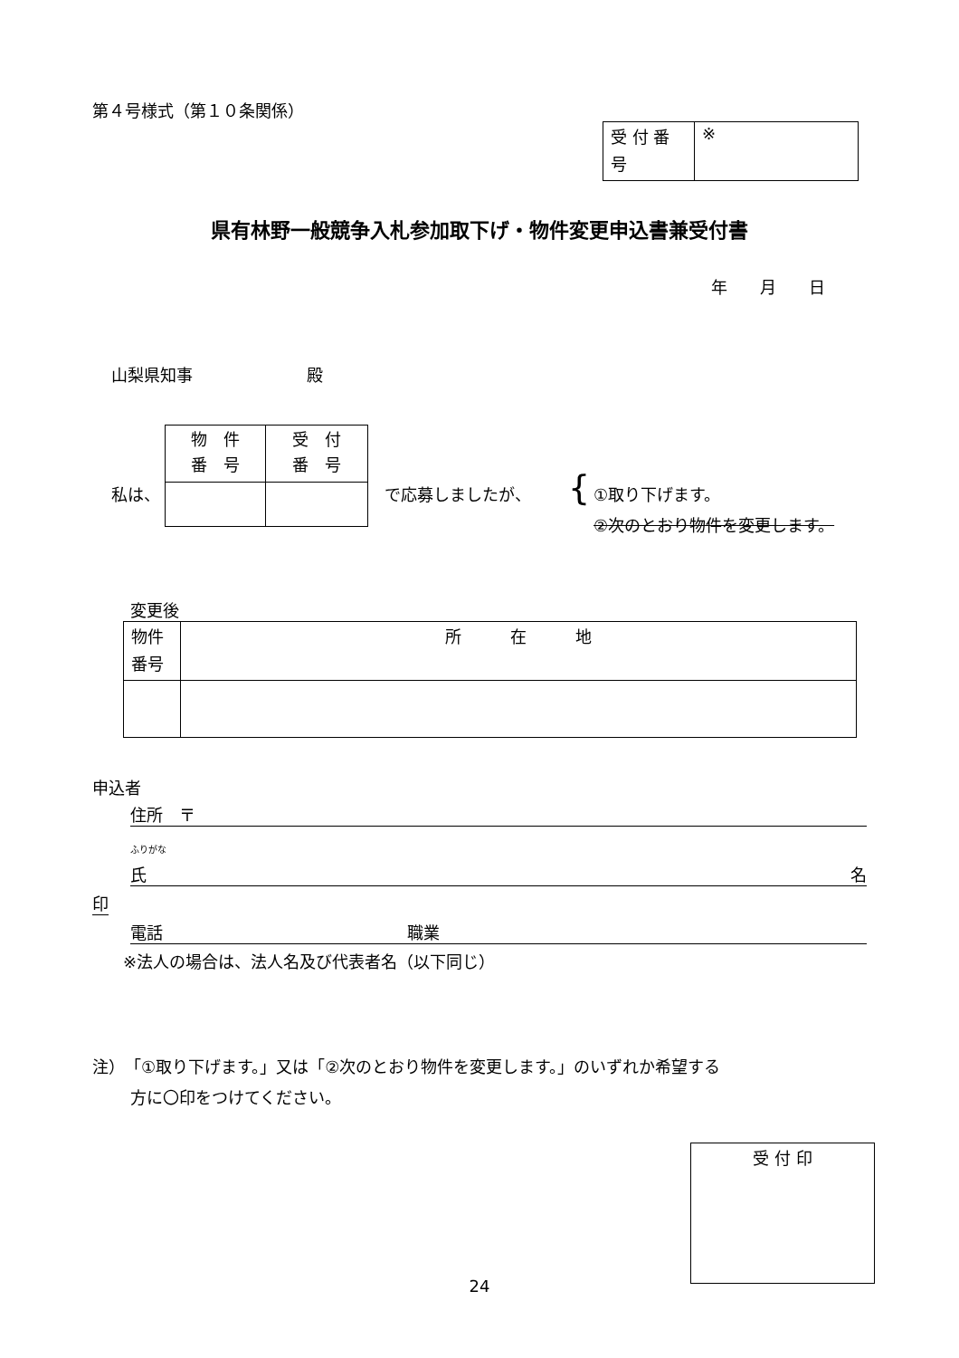第４号様式（第１０条関係）
| 受 付 番 号 | ※ |
県有林野一般競争入札参加取下げ・物件変更申込書兼受付書
年　　月　　日
山梨県知事　　　　　　　殿
私は、
| 物 件 番 号 | 受 付 番 号 |
で応募しましたが、 {
①取り下げます。
②次のとおり物件を変更します。
変更後
| 物件 番号 | 所 在 地 |
申込者
住所　〒
ふりがな
氏 名
印
電話　　　　　　　　　　　　　　　職業
※法人の場合は、法人名及び代表者名（以下同じ）
注）　「①取り下げます。」又は「②次のとおり物件を変更します。」のいずれか希望する
方に〇印をつけてください。
| 受 付 印 |
24